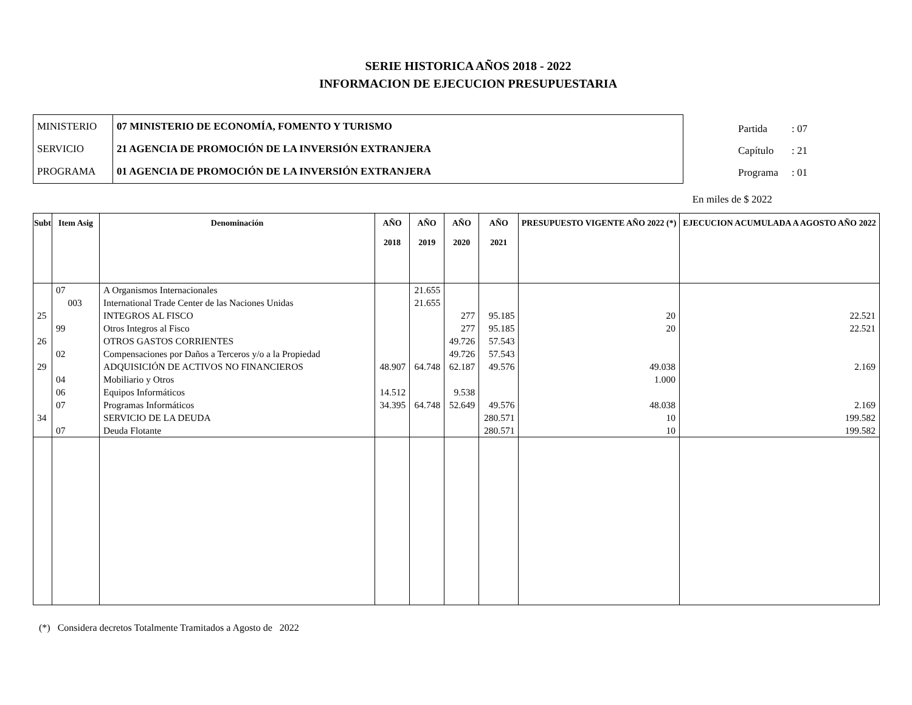SERIE HISTORICA AÑOS 2018 - 2022
INFORMACION DE EJECUCION PRESUPUESTARIA
| MINISTERIO | 07 MINISTERIO DE ECONOMÍA, FOMENTO Y TURISMO |
| SERVICIO | 21 AGENCIA DE PROMOCIÓN DE LA INVERSIÓN EXTRANJERA |
| PROGRAMA | 01 AGENCIA DE PROMOCIÓN DE LA INVERSIÓN EXTRANJERA |
Partida: 07
Capítulo: 21
Programa: 01
En miles de $ 2022
| Subt | Item Asig | Denominación | AÑO 2018 | AÑO 2019 | AÑO 2020 | AÑO 2021 | PRESUPUESTO VIGENTE AÑO 2022 (*) | EJECUCION ACUMULADA A AGOSTO AÑO 2022 |
| --- | --- | --- | --- | --- | --- | --- | --- | --- |
| | 07 | A Organismos Internacionales | | 21.655 | | | | |
| | 003 | International Trade Center de las Naciones Unidas | | 21.655 | | | | |
| 25 | | INTEGROS AL FISCO | | | 277 | 95.185 | 20 | 22.521 |
| | 99 | Otros Integros al Fisco | | | 277 | 95.185 | 20 | 22.521 |
| 26 | | OTROS GASTOS CORRIENTES | | | 49.726 | 57.543 | | |
| | 02 | Compensaciones por Daños a Terceros y/o a la Propiedad | | | 49.726 | 57.543 | | |
| 29 | | ADQUISICIÓN DE ACTIVOS NO FINANCIEROS | 48.907 | 64.748 | 62.187 | 49.576 | 49.038 | 2.169 |
| | 04 | Mobiliario y Otros | | | | | 1.000 | |
| | 06 | Equipos Informáticos | 14.512 | | 9.538 | | | |
| | 07 | Programas Informáticos | 34.395 | 64.748 | 52.649 | 49.576 | 48.038 | 2.169 |
| 34 | | SERVICIO DE LA DEUDA | | | | 280.571 | 10 | 199.582 |
| | 07 | Deuda Flotante | | | | 280.571 | 10 | 199.582 |
(*) Considera decretos Totalmente Tramitados a Agosto de 2022